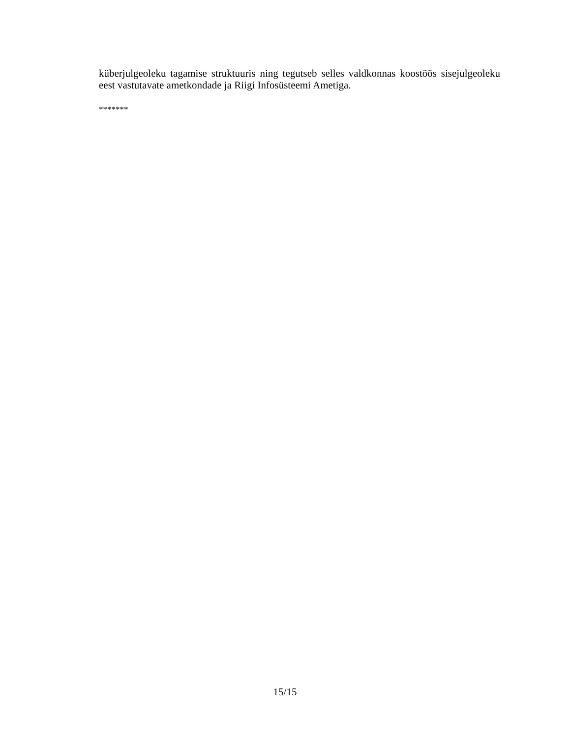küberjulgeoleku tagamise struktuuris ning tegutseb selles valdkonnas koostöös sisejulgeoleku eest vastutavate ametkondade ja Riigi Infosüsteemi Ametiga.
*******
15/15